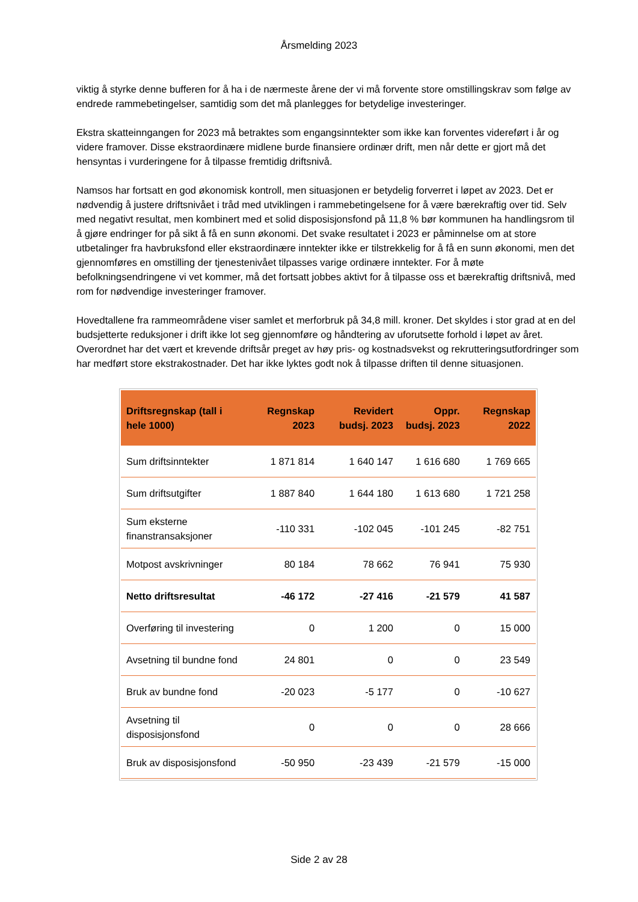Årsmelding 2023
viktig å styrke denne bufferen for å ha i de nærmeste årene der vi må forvente store omstillingskrav som følge av endrede rammebetingelser, samtidig som det må planlegges for betydelige investeringer.
Ekstra skatteinngangen for 2023 må betraktes som engangsinntekter som ikke kan forventes videreført i år og videre framover. Disse ekstraordinære midlene burde finansiere ordinær drift, men når dette er gjort må det hensyntas i vurderingene for å tilpasse fremtidig driftsnivå.
Namsos har fortsatt en god økonomisk kontroll, men situasjonen er betydelig forverret i løpet av 2023. Det er nødvendig å justere driftsnivået i tråd med utviklingen i rammebetingelsene for å være bærekraftig over tid. Selv med negativt resultat, men kombinert med et solid disposisjonsfond på 11,8 % bør kommunen ha handlingsrom til å gjøre endringer for på sikt å få en sunn økonomi. Det svake resultatet i 2023 er påminnelse om at store utbetalinger fra havbruksfond eller ekstraordinære inntekter ikke er tilstrekkelig for å få en sunn økonomi, men det gjennomføres en omstilling der tjenestenivået tilpasses varige ordinære inntekter. For å møte befolkningsendringene vi vet kommer, må det fortsatt jobbes aktivt for å tilpasse oss et bærekraftig driftsnivå, med rom for nødvendige investeringer framover.
Hovedtallene fra rammeområdene viser samlet et merforbruk på 34,8 mill. kroner. Det skyldes i stor grad at en del budsjetterte reduksjoner i drift ikke lot seg gjennomføre og håndtering av uforutsette forhold i løpet av året. Overordnet har det vært et krevende driftsår preget av høy pris- og kostnadsvekst og rekrutteringsutfordringer som har medført store ekstrakostnader. Det har ikke lyktes godt nok å tilpasse driften til denne situasjonen.
| Driftsregnskap (tall i hele 1000) | Regnskap 2023 | Revidert budsj. 2023 | Oppr. budsj. 2023 | Regnskap 2022 |
| --- | --- | --- | --- | --- |
| Sum driftsinntekter | 1 871 814 | 1 640 147 | 1 616 680 | 1 769 665 |
| Sum driftsutgifter | 1 887 840 | 1 644 180 | 1 613 680 | 1 721 258 |
| Sum eksterne finanstransaksjoner | -110 331 | -102 045 | -101 245 | -82 751 |
| Motpost avskrivninger | 80 184 | 78 662 | 76 941 | 75 930 |
| Netto driftsresultat | -46 172 | -27 416 | -21 579 | 41 587 |
| Overføring til investering | 0 | 1 200 | 0 | 15 000 |
| Avsetning til bundne fond | 24 801 | 0 | 0 | 23 549 |
| Bruk av bundne fond | -20 023 | -5 177 | 0 | -10 627 |
| Avsetning til disposisjonsfond | 0 | 0 | 0 | 28 666 |
| Bruk av disposisjonsfond | -50 950 | -23 439 | -21 579 | -15 000 |
Side 2 av 28